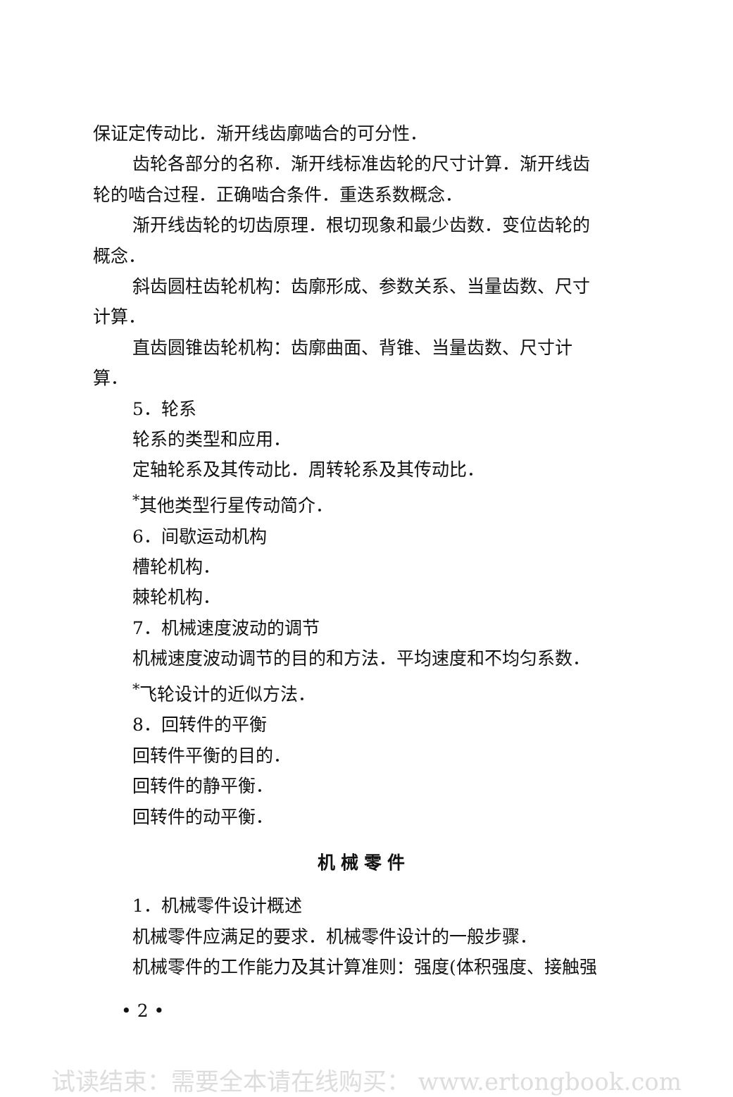保证定传动比．渐开线齿廓啮合的可分性．
齿轮各部分的名称．渐开线标准齿轮的尺寸计算．渐开线齿
轮的啮合过程．正确啮合条件．重迭系数概念．
渐开线齿轮的切齿原理．根切现象和最少齿数．变位齿轮的
概念．
斜齿圆柱齿轮机构：齿廓形成、参数关系、当量齿数、尺寸
计算．
直齿圆锥齿轮机构：齿廓曲面、背锥、当量齿数、尺寸计
算．
5．轮系
轮系的类型和应用．
定轴轮系及其传动比．周转轮系及其传动比．
<sup>*</sup> 其他类型行星传动简介．
6．间歇运动机构
槽轮机构．
棘轮机构．
7．机械速度波动的调节
机械速度波动调节的目的和方法．平均速度和不均匀系数．
<sup>*</sup> 飞轮设计的近似方法．
8．回转件的平衡
回转件平衡的目的．
回转件的静平衡．
回转件的动平衡．
机械零件
1．机械零件设计概述
机械零件应满足的要求．机械零件设计的一般步骤．
机械零件的工作能力及其计算准则：强度(体积强度、接触强
• 2 •
试读结束：需要全本请在线购买： www.ertongbook.com